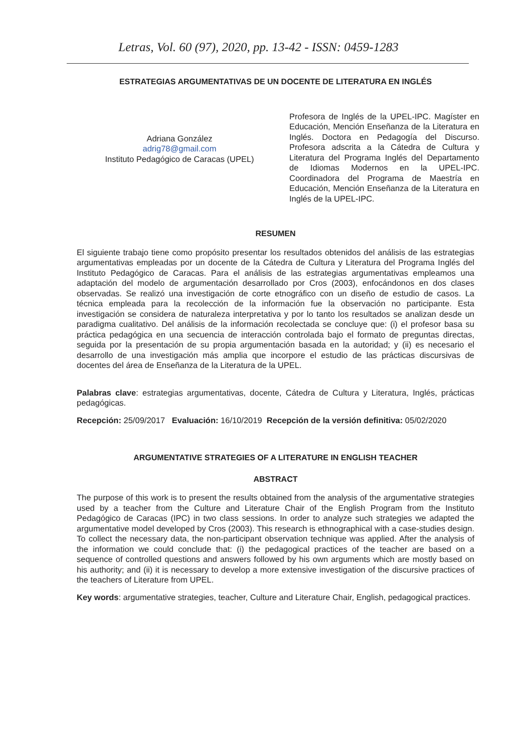Letras, Vol. 60 (97), 2020, pp. 13-42 - ISSN: 0459-1283
ESTRATEGIAS ARGUMENTATIVAS DE UN DOCENTE DE LITERATURA EN INGLÉS
Adriana González
adrig78@gmail.com
Instituto Pedagógico de Caracas (UPEL)
Profesora de Inglés de la UPEL-IPC. Magíster en Educación, Mención Enseñanza de la Literatura en Inglés. Doctora en Pedagogía del Discurso. Profesora adscrita a la Cátedra de Cultura y Literatura del Programa Inglés del Departamento de Idiomas Modernos en la UPEL-IPC. Coordinadora del Programa de Maestría en Educación, Mención Enseñanza de la Literatura en Inglés de la UPEL-IPC.
RESUMEN
El siguiente trabajo tiene como propósito presentar los resultados obtenidos del análisis de las estrategias argumentativas empleadas por un docente de la Cátedra de Cultura y Literatura del Programa Inglés del Instituto Pedagógico de Caracas. Para el análisis de las estrategias argumentativas empleamos una adaptación del modelo de argumentación desarrollado por Cros (2003), enfocándonos en dos clases observadas. Se realizó una investigación de corte etnográfico con un diseño de estudio de casos. La técnica empleada para la recolección de la información fue la observación no participante. Esta investigación se considera de naturaleza interpretativa y por lo tanto los resultados se analizan desde un paradigma cualitativo. Del análisis de la información recolectada se concluye que: (i) el profesor basa su práctica pedagógica en una secuencia de interacción controlada bajo el formato de preguntas directas, seguida por la presentación de su propia argumentación basada en la autoridad; y (ii) es necesario el desarrollo de una investigación más amplia que incorpore el estudio de las prácticas discursivas de docentes del área de Enseñanza de la Literatura de la UPEL.
Palabras clave: estrategias argumentativas, docente, Cátedra de Cultura y Literatura, Inglés, prácticas pedagógicas.
Recepción: 25/09/2017 Evaluación: 16/10/2019 Recepción de la versión definitiva: 05/02/2020
ARGUMENTATIVE STRATEGIES OF A LITERATURE IN ENGLISH TEACHER
ABSTRACT
The purpose of this work is to present the results obtained from the analysis of the argumentative strategies used by a teacher from the Culture and Literature Chair of the English Program from the Instituto Pedagógico de Caracas (IPC) in two class sessions. In order to analyze such strategies we adapted the argumentative model developed by Cros (2003). This research is ethnographical with a case-studies design. To collect the necessary data, the non-participant observation technique was applied. After the analysis of the information we could conclude that: (i) the pedagogical practices of the teacher are based on a sequence of controlled questions and answers followed by his own arguments which are mostly based on his authority; and (ii) it is necessary to develop a more extensive investigation of the discursive practices of the teachers of Literature from UPEL.
Key words: argumentative strategies, teacher, Culture and Literature Chair, English, pedagogical practices.